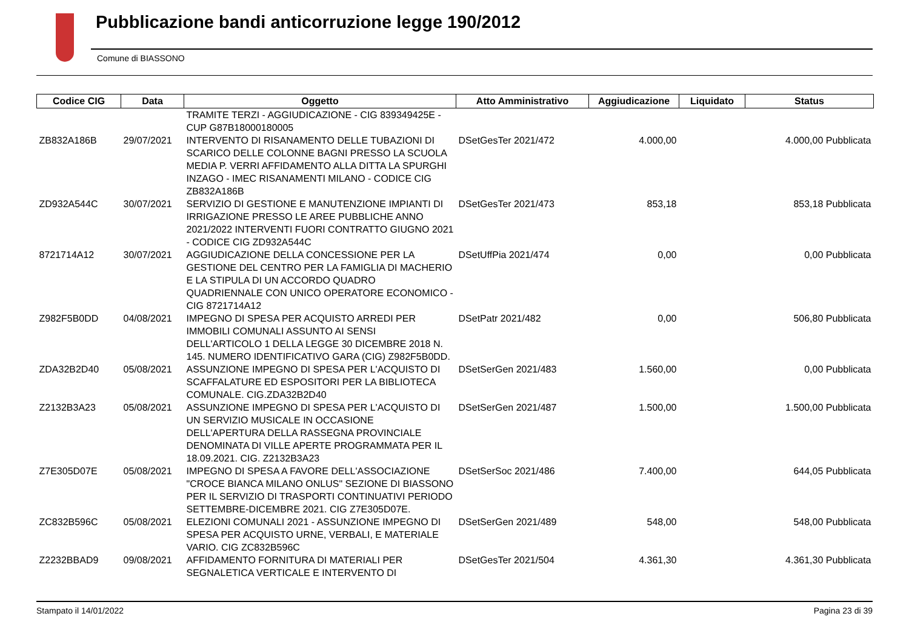Pubblicazione bandi anticorruzione legge 190/2012
Comune di BIASSONO
| Codice CIG | Data | Oggetto | Atto Amministrativo | Aggiudicazione | Liquidato | Status |
| --- | --- | --- | --- | --- | --- | --- |
| | | TRAMITE TERZI - AGGIUDICAZIONE - CIG 839349425E - CUP G87B18000180005 | | | | |
| ZB832A186B | 29/07/2021 | INTERVENTO DI RISANAMENTO DELLE TUBAZIONI DI SCARICO DELLE COLONNE BAGNI PRESSO LA SCUOLA MEDIA P. VERRI AFFIDAMENTO ALLA DITTA LA SPURGHI INZAGO - IMEC RISANAMENTI MILANO - CODICE CIG ZB832A186B | DSetGesTer 2021/472 | 4.000,00 | 4.000,00 Pubblicata | |
| ZD932A544C | 30/07/2021 | SERVIZIO DI GESTIONE E MANUTENZIONE IMPIANTI DI IRRIGAZIONE PRESSO LE AREE PUBBLICHE ANNO 2021/2022 INTERVENTI FUORI CONTRATTO GIUGNO 2021 - CODICE CIG ZD932A544C | DSetGesTer 2021/473 | 853,18 | 853,18 Pubblicata | |
| 8721714A12 | 30/07/2021 | AGGIUDICAZIONE DELLA CONCESSIONE PER LA GESTIONE DEL CENTRO PER LA FAMIGLIA DI MACHERIO E LA STIPULA DI UN ACCORDO QUADRO QUADRIENNALE CON UNICO OPERATORE ECONOMICO - CIG 8721714A12 | DSetUffPia 2021/474 | 0,00 | 0,00 Pubblicata | |
| Z982F5B0DD | 04/08/2021 | IMPEGNO DI SPESA PER ACQUISTO ARREDI PER IMMOBILI COMUNALI ASSUNTO AI SENSI DELL'ARTICOLO 1 DELLA LEGGE 30 DICEMBRE 2018 N. 145. NUMERO IDENTIFICATIVO GARA (CIG) Z982F5B0DD. | DSetPatr 2021/482 | 0,00 | 506,80 Pubblicata | |
| ZDA32B2D40 | 05/08/2021 | ASSUNZIONE IMPEGNO DI SPESA PER L'ACQUISTO DI SCAFFALATURE ED ESPOSITORI PER LA BIBLIOTECA COMUNALE. CIG.ZDA32B2D40 | DSetSerGen 2021/483 | 1.560,00 | 0,00 Pubblicata | |
| Z2132B3A23 | 05/08/2021 | ASSUNZIONE IMPEGNO DI SPESA PER L'ACQUISTO DI UN SERVIZIO MUSICALE IN OCCASIONE DELL'APERTURA DELLA RASSEGNA PROVINCIALE DENOMINATA DI VILLE APERTE PROGRAMMATA PER IL 18.09.2021. CIG. Z2132B3A23 | DSetSerGen 2021/487 | 1.500,00 | 1.500,00 Pubblicata | |
| Z7E305D07E | 05/08/2021 | IMPEGNO DI SPESA A FAVORE DELL'ASSOCIAZIONE "CROCE BIANCA MILANO ONLUS" SEZIONE DI BIASSONO PER IL SERVIZIO DI TRASPORTI CONTINUATIVI PERIODO SETTEMBRE-DICEMBRE 2021. CIG Z7E305D07E. | DSetSerSoc 2021/486 | 7.400,00 | 644,05 Pubblicata | |
| ZC832B596C | 05/08/2021 | ELEZIONI COMUNALI 2021 - ASSUNZIONE IMPEGNO DI SPESA PER ACQUISTO URNE, VERBALI, E MATERIALE VARIO. CIG ZC832B596C | DSetSerGen 2021/489 | 548,00 | 548,00 Pubblicata | |
| Z2232BBAD9 | 09/08/2021 | AFFIDAMENTO FORNITURA DI MATERIALI PER SEGNALETICA VERTICALE E INTERVENTO DI | DSetGesTer 2021/504 | 4.361,30 | 4.361,30 Pubblicata | |
Stampato il 14/01/2022 Pagina 23 di 39